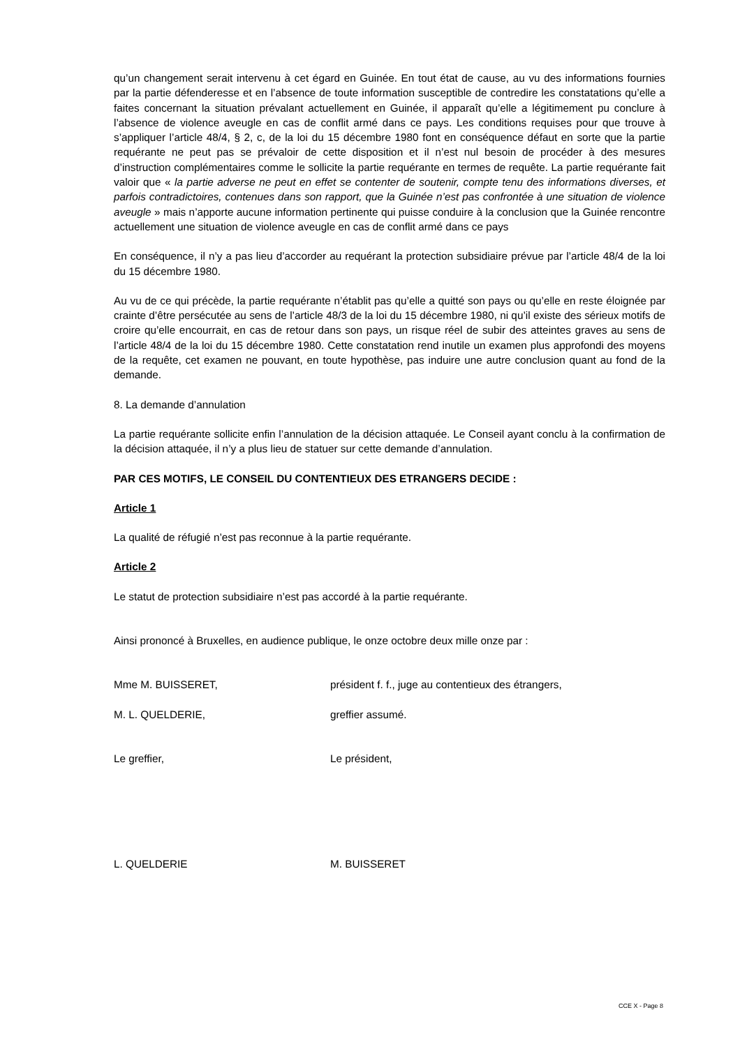qu’un changement serait intervenu à cet égard en Guinée. En tout état de cause, au vu des informations fournies par la partie défenderesse et en l’absence de toute information susceptible de contredire les constatations qu’elle a faites concernant la situation prévalant actuellement en Guinée, il apparaît qu’elle a légitimement pu conclure à l’absence de violence aveugle en cas de conflit armé dans ce pays. Les conditions requises pour que trouve à s’appliquer l’article 48/4, § 2, c, de la loi du 15 décembre 1980 font en conséquence défaut en sorte que la partie requérante ne peut pas se prévaloir de cette disposition et il n’est nul besoin de procéder à des mesures d’instruction complémentaires comme le sollicite la partie requérante en termes de requête. La partie requérante fait valoir que « la partie adverse ne peut en effet se contenter de soutenir, compte tenu des informations diverses, et parfois contradictoires, contenues dans son rapport, que la Guinée n’est pas confrontée à une situation de violence aveugle » mais n’apporte aucune information pertinente qui puisse conduire à la conclusion que la Guinée rencontre actuellement une situation de violence aveugle en cas de conflit armé dans ce pays
En conséquence, il n’y a pas lieu d’accorder au requérant la protection subsidiaire prévue par l’article 48/4 de la loi du 15 décembre 1980.
Au vu de ce qui précède, la partie requérante n’établit pas qu’elle a quitté son pays ou qu’elle en reste éloignée par crainte d’être persécutée au sens de l’article 48/3 de la loi du 15 décembre 1980, ni qu’il existe des sérieux motifs de croire qu’elle encourrait, en cas de retour dans son pays, un risque réel de subir des atteintes graves au sens de l’article 48/4 de la loi du 15 décembre 1980. Cette constatation rend inutile un examen plus approfondi des moyens de la requête, cet examen ne pouvant, en toute hypothèse, pas induire une autre conclusion quant au fond de la demande.
8. La demande d’annulation
La partie requérante sollicite enfin l’annulation de la décision attaquée. Le Conseil ayant conclu à la confirmation de la décision attaquée, il n’y a plus lieu de statuer sur cette demande d’annulation.
PAR CES MOTIFS, LE CONSEIL DU CONTENTIEUX DES ETRANGERS DECIDE :
Article 1
La qualité de réfugié n’est pas reconnue à la partie requérante.
Article 2
Le statut de protection subsidiaire n’est pas accordé à la partie requérante.
Ainsi prononcé à Bruxelles, en audience publique, le onze octobre deux mille onze par :
Mme M. BUISSERET, président f. f., juge au contentieux des étrangers,
M. L. QUELDERIE, greffier assumé.
Le greffier, Le président,
L. QUELDERIE M. BUISSERET
CCE X - Page 8